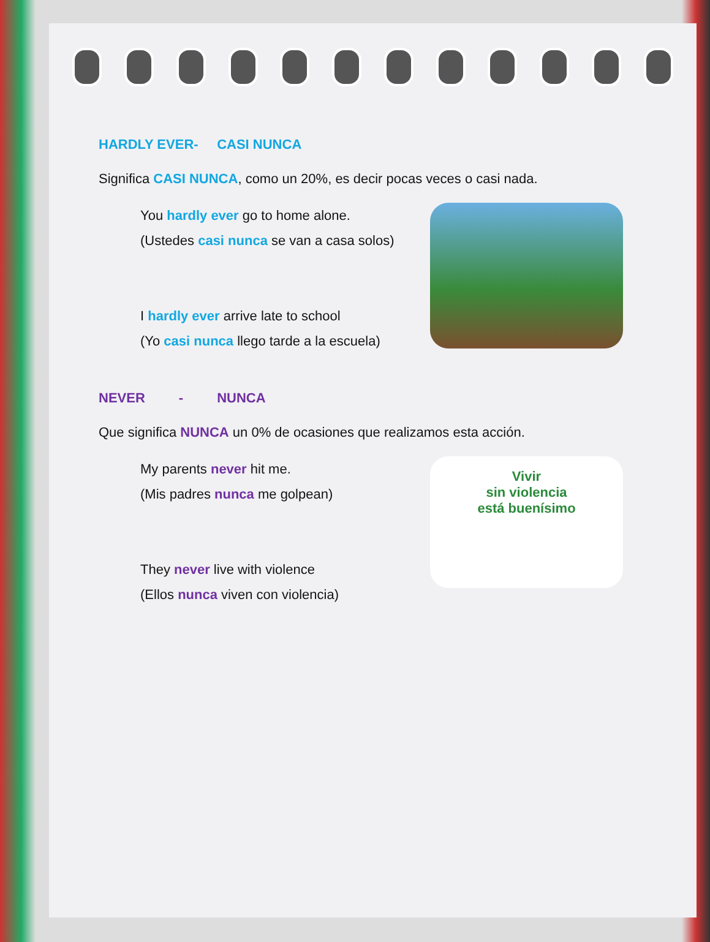HARDLY EVER- CASI NUNCA
Significa CASI NUNCA, como un 20%, es decir pocas veces o casi nada.
You hardly ever go to home alone.
(Ustedes casi nunca se van a casa solos)
I hardly ever arrive late to school
(Yo casi nunca llego tarde a la escuela)
NEVER - NUNCA
Que significa NUNCA un 0% de ocasiones que realizamos esta acción.
My parents never hit me.
(Mis padres nunca me golpean)
They never live with violence
(Ellos nunca viven con violencia)
Vivir
sin violencia
está buenísimo